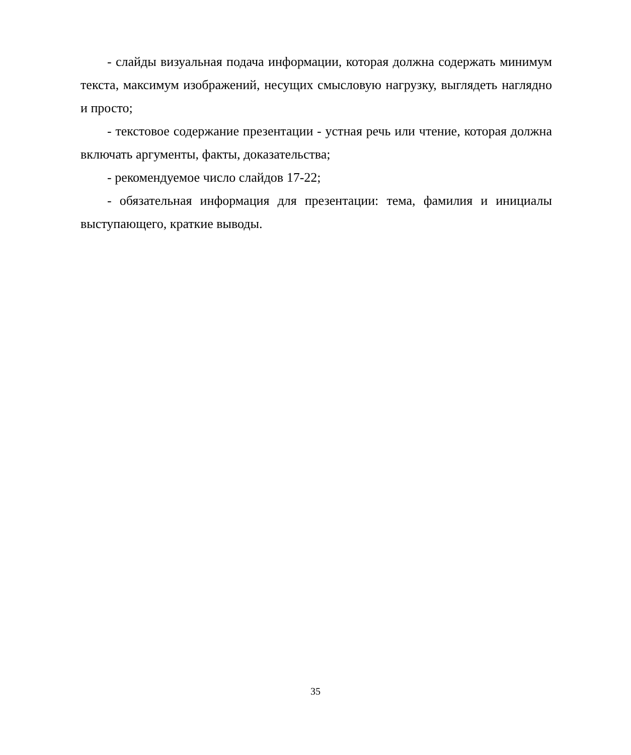- слайды визуальная подача информации, которая должна содержать минимум текста, максимум изображений, несущих смысловую нагрузку, выглядеть наглядно и просто;
- текстовое содержание презентации - устная речь или чтение, которая должна включать аргументы, факты, доказательства;
- рекомендуемое число слайдов 17-22;
- обязательная информация для презентации: тема, фамилия и инициалы выступающего, краткие выводы.
35